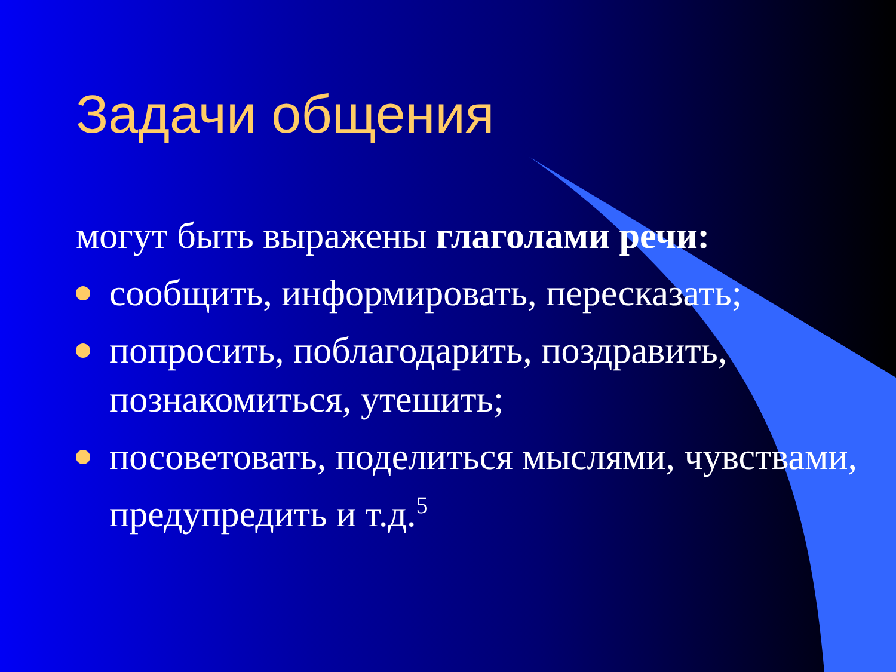Задачи общения
могут быть выражены глаголами речи:
сообщить, информировать, пересказать;
попросить, поблагодарить, поздравить, познакомиться, утешить;
посоветовать, поделиться мыслями, чувствами, предупредить и т.д.<sup>5</sup>